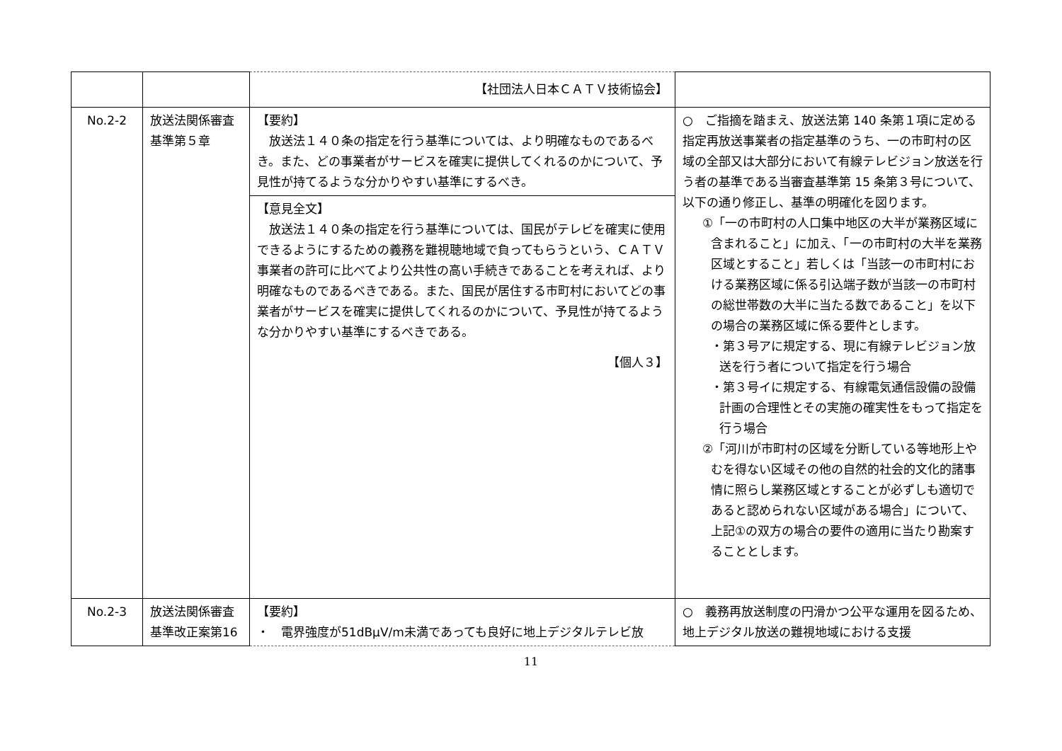| | | 【社団法人日本ＣＡＴＶ技術協会】 | |
| No.2-2 | 放送法関係審査基準第５章 | 【要約】 放送法１４０条の指定を行う基準については、より明確なものであるべき。また、どの事業者がサービスを確実に提供してくれるのかについて、予見性が持てるような分かりやすい基準にするべき。 | ○ ご指摘を踏まえ、放送法第 140 条第１項に定める指定再放送事業者の指定基準のうち、一の市町村の区域の全部又は大部分において有線テレビジョン放送を行う者の基準である当審査基準第 15 条第３号について、以下の通り修正し、基準の明確化を図ります。 ①「一の市町村の人口集中地区の大半が業務区域に含まれること」に加え、「一の市町村の大半を業務区域とすること」若しくは「当該一の市町村における業務区域に係る引込端子数が当該一の市町村の総世帯数の大半に当たる数であること」を以下の場合の業務区域に係る要件とします。 ・第３号アに規定する、現に有線テレビジョン放送を行う者について指定を行う場合 ・第３号イに規定する、有線電気通信設備の設備計画の合理性とその実施の確実性をもって指定を行う場合 ②「河川が市町村の区域を分断している等地形上やむを得ない区域その他の自然的社会的文化的諸事情に照らし業務区域とすることが必ずしも適切であると認められない区域がある場合」について、上記①の双方の場合の要件の適用に当たり勘案することとします。 |
| | | 【意見全文】 放送法１４０条の指定を行う基準については、国民がテレビを確実に使用できるようにするための義務を難視聴地域で負ってもらうという、ＣＡＴＶ事業者の許可に比べてより公共性の高い手続きであることを考えれば、より明確なものであるべきである。また、国民が居住する市町村においてどの事業者がサービスを確実に提供してくれるのかについて、予見性が持てるような分かりやすい基準にするべきである。 【個人３】 | |
| No.2-3 | 放送法関係審査基準改正案第16 | 【要約】 ・ 電界強度が51dBμV/m未満であっても良好に地上デジタルテレビ放 | ○ 義務再放送制度の円滑かつ公平な運用を図るため、地上デジタル放送の難視地域における支援 |
11